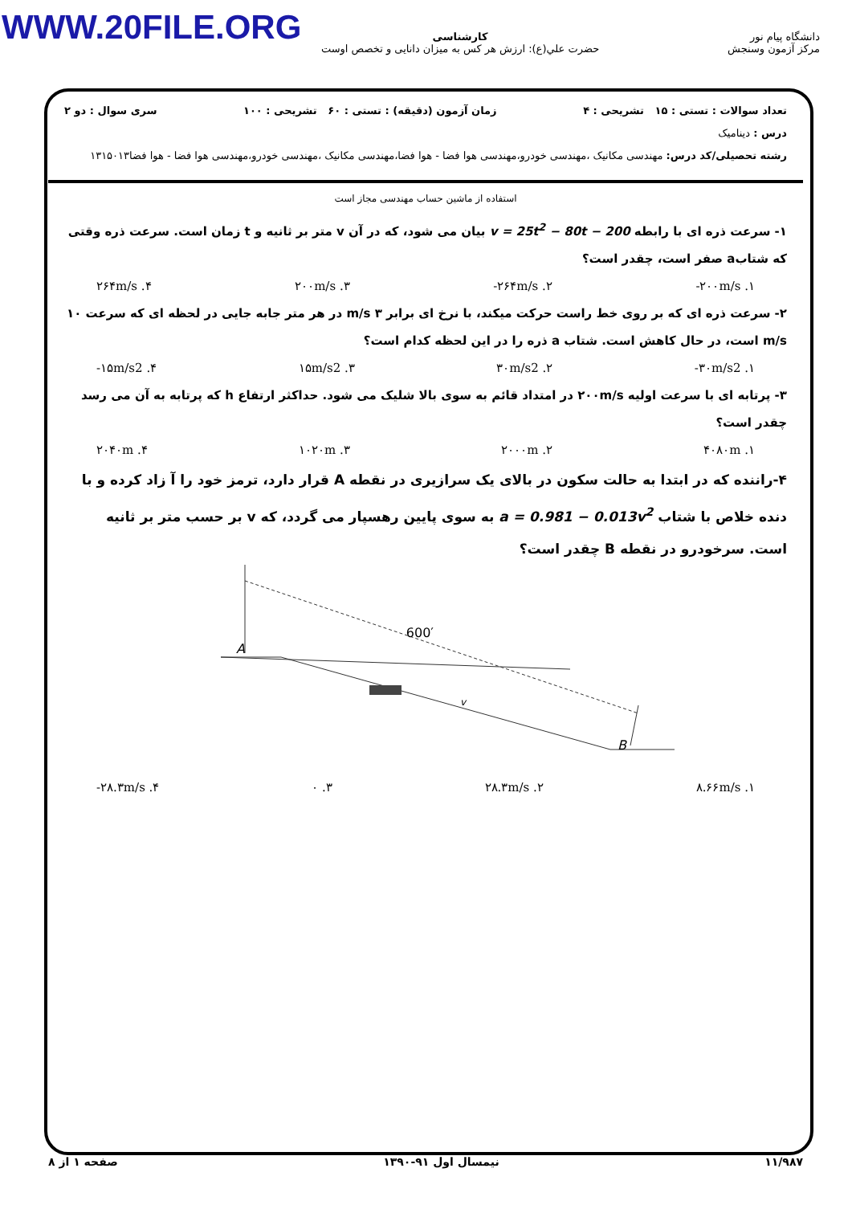WWW.20FILE.ORG
دانشگاه پیام نور
مرکز آزمون وسنجش
کارشناسی
حضرت علي(ع): ارزش هر کس به میزان دانایی و تخصص اوست
تعداد سوالات : تستی : ۱۵ تشریحی : ۴ زمان آزمون (دقیقه) : تستی : ۶۰ تشریحی : ۱۰۰ سری سوال : دو ۲
درس : دینامیک
رشته تحصیلی/کد درس: مهندسی مکانیک ،مهندسی خودرو،مهندسی هوا فضا - هوا فضا،مهندسی مکانیک ،مهندسی خودرو،مهندسی هوا فضا - هوا فضا۱۳۱۵۰۱۳
استفاده از ماشین حساب مهندسی مجاز است
۱- سرعت ذره ای با رابطه v = 25t<sup>2</sup> − 80t − 200 بیان می شود، که در آن v متر بر ثانیه و t زمان است. سرعت ذره وقتی که شتابa صفر است، چقدر است؟
۱. ‎-۲۰۰m/s ۲. ‎-۲۶۴m/s ۳. ۲۰۰m/s ۴. ۲۶۴m/s
۲- سرعت ذره ای که بر روی خط راست حرکت میکند، با نرخ ای برابر ۳ m/s در هر متر جابه جایی در لحظه ای که سرعت ۱۰ m/s است، در حال کاهش است. شتاب a ذره را در این لحظه کدام است؟
۱. ‎-۳۰m/s2 ۲. ۳۰m/s2 ۳. ۱۵m/s2 ۴. ‎-۱۵m/s2
۳- پرتابه ای با سرعت اولیه ۲۰۰m/s در امتداد قائم به سوی بالا شلیک می شود. حداکثر ارتفاع h که پرتابه به آن می رسد چقدر است؟
۱. ۴۰۸۰m ۲. ۲۰۰۰m ۳. ۱۰۲۰m ۴. ۲۰۴۰m
۴-راننده که در ابتدا به حالت سکون در بالای یک سرازیری در نقطه A قرار دارد، ترمز خود را آ زاد کرده و با دنده خلاص با شتاب a = 0.981 − 0.013v<sup>2</sup> به سوی پایین رهسپار می گردد، که v بر حسب متر بر ثانیه است. سرخودرو در نقطه B چقدر است؟
A
B
600′
v
۱. ۸.۶۶m/s ۲. ۲۸.۳m/s ۳. ۰ ۴. ‎-۲۸.۳m/s
۱۱/۹۸۷ نیمسال اول ۹۱-۱۳۹۰ صفحه ۱ از ۸